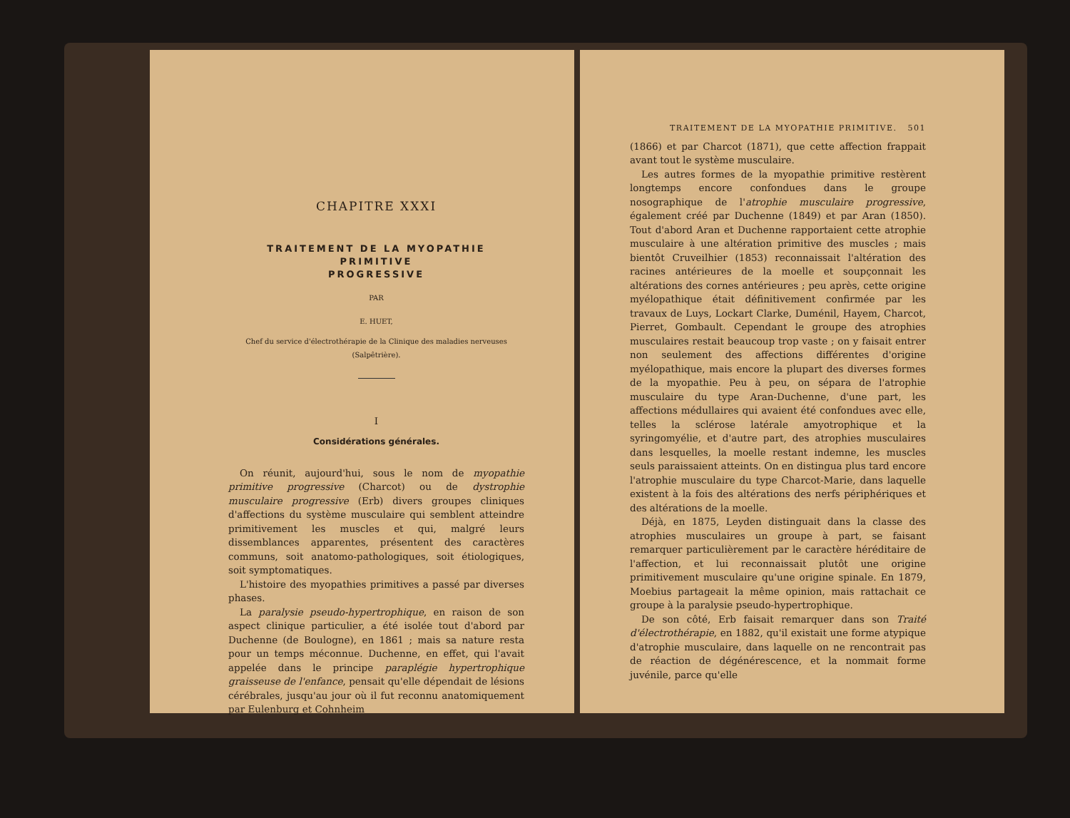CHAPITRE XXXI
TRAITEMENT DE LA MYOPATHIE PRIMITIVE
PROGRESSIVE
PAR
E. HUET,
Chef du service d'électrothérapie de la Clinique des maladies nerveuses (Salpêtrière).
I
Considérations générales.
On réunit, aujourd'hui, sous le nom de myopathie primitive progressive (Charcot) ou de dystrophie musculaire progressive (Erb) divers groupes cliniques d'affections du système musculaire qui semblent atteindre primitivement les muscles et qui, malgré leurs dissemblances apparentes, présentent des caractères communs, soit anatomo-pathologiques, soit étiologiques, soit symptomatiques.
L'histoire des myopathies primitives a passé par diverses phases.
La paralysie pseudo-hypertrophique, en raison de son aspect clinique particulier, a été isolée tout d'abord par Duchenne (de Boulogne), en 1861 ; mais sa nature resta pour un temps méconnue. Duchenne, en effet, qui l'avait appelée dans le principe paraplégie hypertrophique graisseuse de l'enfance, pensait qu'elle dépendait de lésions cérébrales, jusqu'au jour où il fut reconnu anatomiquement par Eulenburg et Cohnheim
TRAITEMENT DE LA MYOPATHIE PRIMITIVE. 501
(1866) et par Charcot (1871), que cette affection frappait avant tout le système musculaire.
Les autres formes de la myopathie primitive restèrent longtemps encore confondues dans le groupe nosographique de l'atrophie musculaire progressive, également créé par Duchenne (1849) et par Aran (1850). Tout d'abord Aran et Duchenne rapportaient cette atrophie musculaire à une altération primitive des muscles ; mais bientôt Cruveilhier (1853) reconnaissait l'altération des racines antérieures de la moelle et soupçonnait les altérations des cornes antérieures ; peu après, cette origine myélopathique était définitivement confirmée par les travaux de Luys, Lockart Clarke, Duménil, Hayem, Charcot, Pierret, Gombault. Cependant le groupe des atrophies musculaires restait beaucoup trop vaste ; on y faisait entrer non seulement des affections différentes d'origine myélopathique, mais encore la plupart des diverses formes de la myopathie. Peu à peu, on sépara de l'atrophie musculaire du type Aran-Duchenne, d'une part, les affections médullaires qui avaient été confondues avec elle, telles la sclérose latérale amyotrophique et la syringomyélie, et d'autre part, des atrophies musculaires dans lesquelles, la moelle restant indemne, les muscles seuls paraissaient atteints. On en distingua plus tard encore l'atrophie musculaire du type Charcot-Marie, dans laquelle existent à la fois des altérations des nerfs périphériques et des altérations de la moelle.
Déjà, en 1875, Leyden distinguait dans la classe des atrophies musculaires un groupe à part, se faisant remarquer particulièrement par le caractère héréditaire de l'affection, et lui reconnaissait plutôt une origine primitivement musculaire qu'une origine spinale. En 1879, Moebius partageait la même opinion, mais rattachait ce groupe à la paralysie pseudo-hypertrophique.
De son côté, Erb faisait remarquer dans son Traité d'électrothérapie, en 1882, qu'il existait une forme atypique d'atrophie musculaire, dans laquelle on ne rencontrait pas de réaction de dégénérescence, et la nommait forme juvénile, parce qu'elle